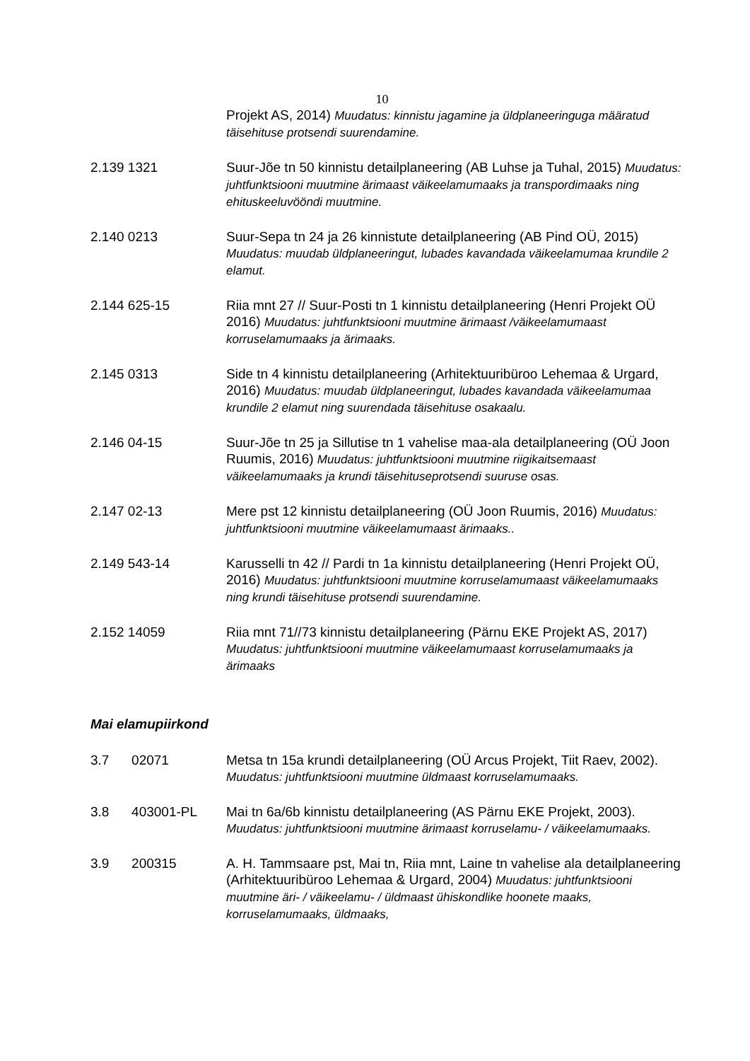10
Projekt AS, 2014) Muudatus: kinnistu jagamine ja üldplaneeringuga määratud täisehituse protsendi suurendamine.
2.139 1321 Suur-Jõe tn 50 kinnistu detailplaneering (AB Luhse ja Tuhal, 2015) Muudatus: juhtfunktsiooni muutmine ärimaast väikeelamumaaks ja transpordimaaks ning ehituskeeluvööndi muutmine.
2.140 0213 Suur-Sepa tn 24 ja 26 kinnistute detailplaneering (AB Pind OÜ, 2015) Muudatus: muudab üldplaneeringut, lubades kavandada väikeelamumaa krundile 2 elamut.
2.144 625-15 Riia mnt 27 // Suur-Posti tn 1 kinnistu detailplaneering (Henri Projekt OÜ 2016) Muudatus: juhtfunktsiooni muutmine ärimaast /väikeelamumaast korruselamumaaks ja ärimaaks.
2.145 0313 Side tn 4 kinnistu detailplaneering (Arhitektuuribüroo Lehemaa & Urgard, 2016) Muudatus: muudab üldplaneeringut, lubades kavandada väikeelamumaa krundile 2 elamut ning suurendada täisehituse osakaalu.
2.146 04-15 Suur-Jõe tn 25 ja Sillutise tn 1 vahelise maa-ala detailplaneering (OÜ Joon Ruumis, 2016) Muudatus: juhtfunktsiooni muutmine riigikaitsemaast väikeelamumaaks ja krundi täisehituseprotsendi suuruse osas.
2.147 02-13 Mere pst 12 kinnistu detailplaneering (OÜ Joon Ruumis, 2016) Muudatus: juhtfunktsiooni muutmine väikeelamumaast ärimaaks..
2.149 543-14 Karusselli tn 42 // Pardi tn 1a kinnistu detailplaneering (Henri Projekt OÜ, 2016) Muudatus: juhtfunktsiooni muutmine korruselamumaast väikeelamumaaks ning krundi täisehituse protsendi suurendamine.
2.152 14059 Riia mnt 71//73 kinnistu detailplaneering (Pärnu EKE Projekt AS, 2017) Muudatus: juhtfunktsiooni muutmine väikeelamumaast korruselamumaaks ja ärimaaks
Mai elamupiirkond
3.7 02071 Metsa tn 15a krundi detailplaneering (OÜ Arcus Projekt, Tiit Raev, 2002). Muudatus: juhtfunktsiooni muutmine üldmaast korruselamumaaks.
3.8 403001-PL
Mai tn 6a/6b kinnistu detailplaneering (AS Pärnu EKE Projekt, 2003). Muudatus: juhtfunktsiooni muutmine ärimaast korruselamu- / väikeelamumaaks.
3.9 200315 A. H. Tammsaare pst, Mai tn, Riia mnt, Laine tn vahelise ala detailplaneering (Arhitektuuribüroo Lehemaa & Urgard, 2004) Muudatus: juhtfunktsiooni muutmine äri- / väikeelamu- / üldmaast ühiskondlike hoonete maaks, korruselamumaaks, üldmaaks,